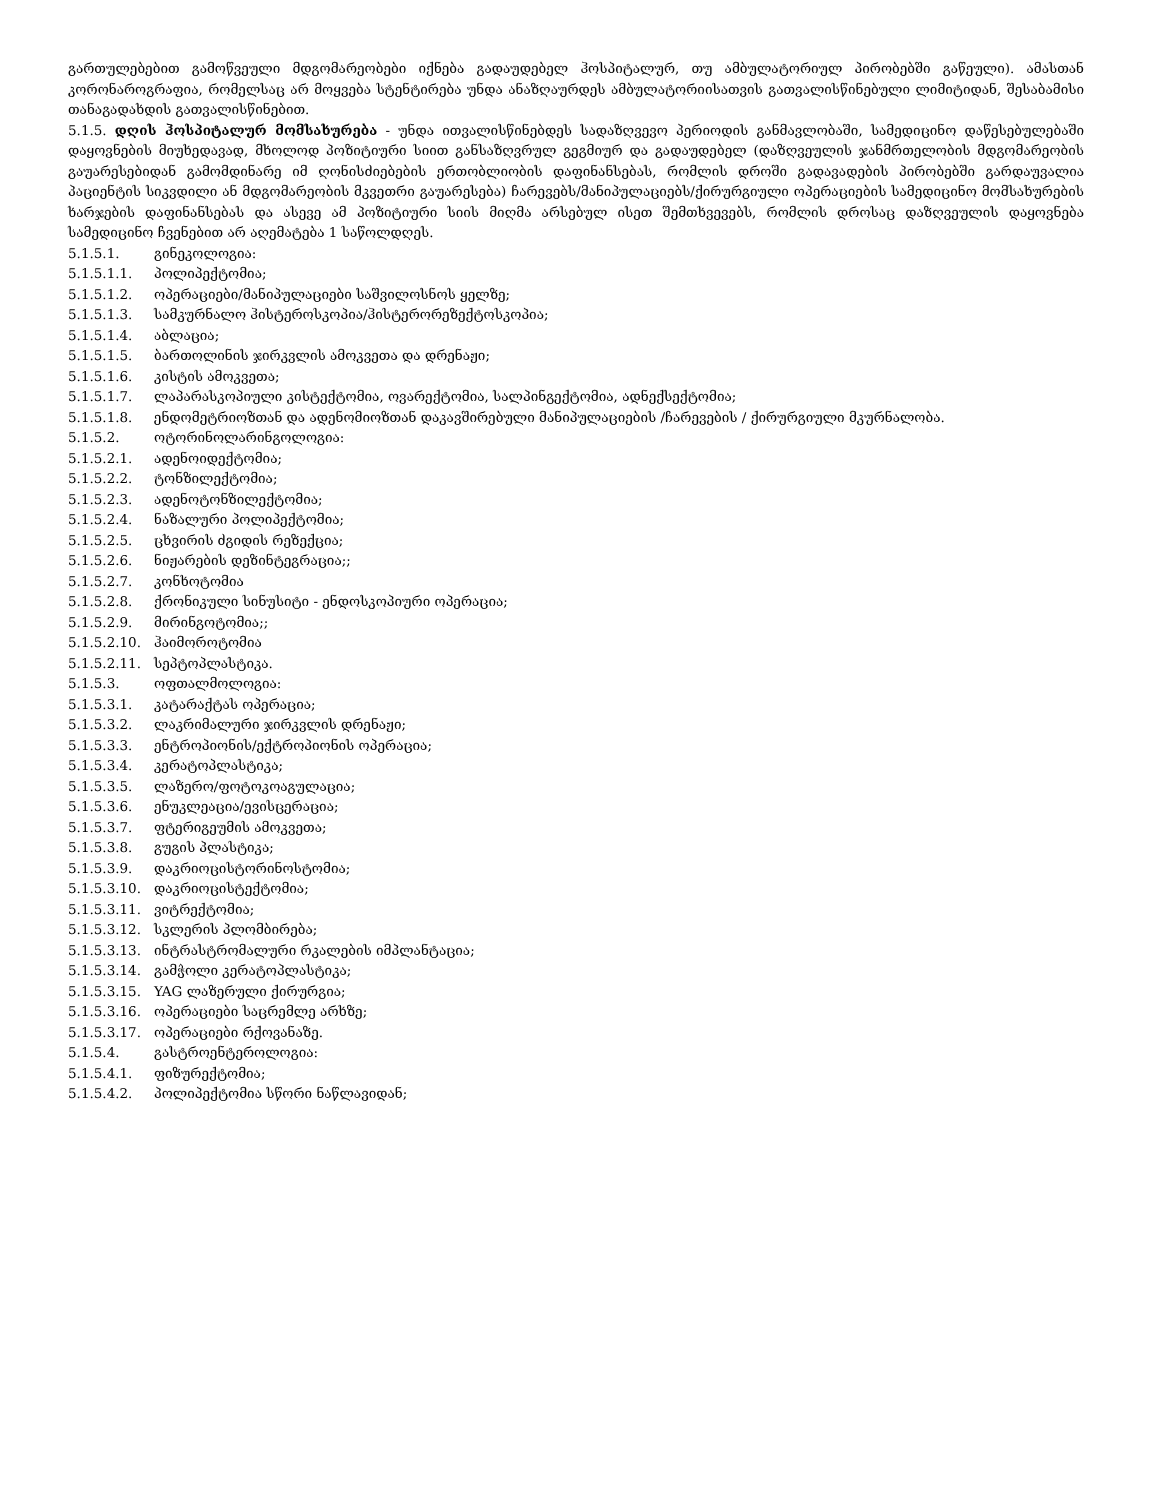გართულებებით გამოწვეული მდგომარეობები იქნება გადაუდებელ ჰოსპიტალურ, თუ ამბულატორიულ პირობებში გაწეული). ამასთან კორონაროგრაფია, რომელსაც არ მოყვება სტენტირება უნდა ანაზღაურდეს ამბულატორიისათვის გათვალისწინებული ლიმიტიდან, შესაბამისი თანაგადახდის გათვალისწინებით.
5.1.5. დღის ჰოსპიტალურ მომსახურება - უნდა ითვალისწინებდეს სადაზღვევო პერიოდის განმავლობაში, სამედიცინო დაწესებულებაში დაყოვნების მიუხედავად, მხოლოდ პოზიტიური სიით განსაზღვრულ გეგმიურ და გადაუდებელ (დაზღვეულის ჯანმრთელობის მდგომარეობის გაუარესებიდან გამომდინარე იმ ღონისძიებების ერთობლიობის დაფინანსებას, რომლის დროში გადავადების პირობებში გარდაუვალია პაციენტის სიკვდილი ან მდგომარეობის მკვეთრი გაუარესება) ჩარევებს/მანიპულაციებს/ქირურგიული ოპერაციების სამედიცინო მომსახურების ხარჯების დაფინანსებას და ასევე ამ პოზიტიური სიის მიღმა არსებულ ისეთ შემთხვევებს, რომლის დროსაც დაზღვეულის დაყოვნება სამედიცინო ჩვენებით არ აღემატება 1 საწოლდღეს.
5.1.5.1. გინეკოლოგია:
5.1.5.1.1. პოლიპექტომია;
5.1.5.1.2. ოპერაციები/მანიპულაციები საშვილოსნოს ყელზე;
5.1.5.1.3. სამკურნალო ჰისტეროსკოპია/ჰისტერორეზექტოსკოპია;
5.1.5.1.4. აბლაცია;
5.1.5.1.5. ბართოლინის ჯირკვლის ამოკვეთა და დრენაჟი;
5.1.5.1.6. კისტის ამოკვეთა;
5.1.5.1.7. ლაპარასკოპიული კისტექტომია, ოვარექტომია, სალპინგექტომია, ადნექსექტომია;
5.1.5.1.8. ენდომეტრიოზთან და ადენომიოზთან დაკავშირებული მანიპულაციების /ჩარევების / ქირურგიული მკურნალობა.
5.1.5.2. ოტორინოლარინგოლოგია:
5.1.5.2.1. ადენოიდექტომია;
5.1.5.2.2. ტონზილექტომია;
5.1.5.2.3. ადენოტონზილექტომია;
5.1.5.2.4. ნაზალური პოლიპექტომია;
5.1.5.2.5. ცხვირის ძგიდის რეზექცია;
5.1.5.2.6. ნიჟარების დეზინტეგრაცია;;
5.1.5.2.7. კონხოტომია
5.1.5.2.8. ქრონიკული სინუსიტი - ენდოსკოპიური ოპერაცია;
5.1.5.2.9. მირინგოტომია;;
5.1.5.2.10. ჰაიმოროტომია
5.1.5.2.11. სეპტოპლასტიკა.
5.1.5.3. ოფთალმოლოგია:
5.1.5.3.1. კატარაქტას ოპერაცია;
5.1.5.3.2. ლაკრიმალური ჯირკვლის დრენაჟი;
5.1.5.3.3. ენტროპიონის/ექტროპიონის ოპერაცია;
5.1.5.3.4. კერატოპლასტიკა;
5.1.5.3.5. ლაზერო/ფოტოკოაგულაცია;
5.1.5.3.6. ენუკლეაცია/ევისცერაცია;
5.1.5.3.7. ფტერიგეუმის ამოკვეთა;
5.1.5.3.8. გუგის პლასტიკა;
5.1.5.3.9. დაკრიოცისტორინოსტომია;
5.1.5.3.10. დაკრიოცისტექტომია;
5.1.5.3.11. ვიტრექტომია;
5.1.5.3.12. სკლერის პლომბირება;
5.1.5.3.13. ინტრასტრომალური რკალების იმპლანტაცია;
5.1.5.3.14. გამჭოლი კერატოპლასტიკა;
5.1.5.3.15. YAG ლაზერული ქირურგია;
5.1.5.3.16. ოპერაციები საცრემლე არხზე;
5.1.5.3.17. ოპერაციები რქოვანაზე.
5.1.5.4. გასტროენტეროლოგია:
5.1.5.4.1. ფიზურექტომია;
5.1.5.4.2. პოლიპექტომია სწორი ნაწლავიდან;